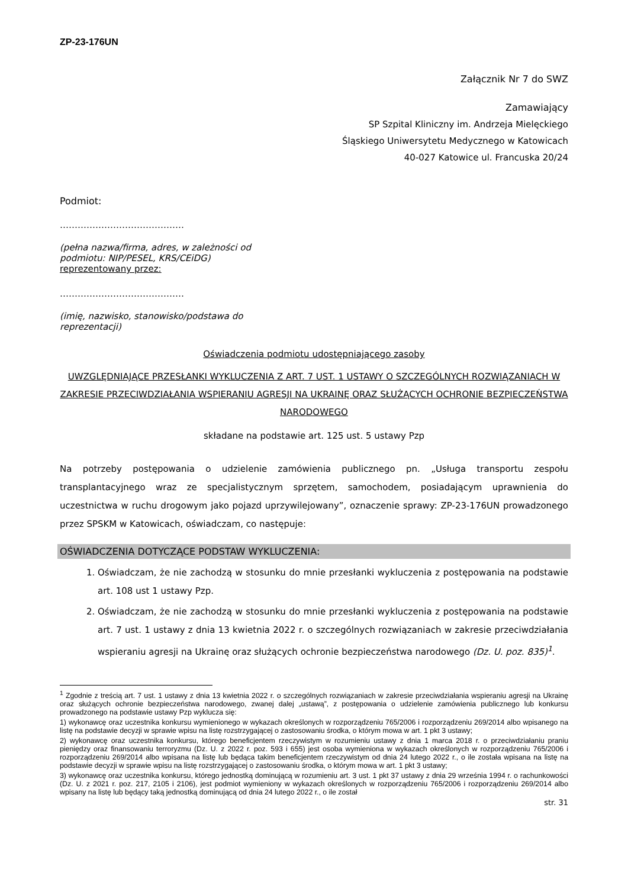ZP-23-176UN
Załącznik Nr 7 do SWZ
Zamawiający
SP Szpital Kliniczny im. Andrzeja Mielęckiego
Śląskiego Uniwersytetu Medycznego w Katowicach
40-027 Katowice ul. Francuska 20/24
Podmiot:
……………………………………
(pełna nazwa/firma, adres, w zależności od
podmiotu: NIP/PESEL, KRS/CEiDG)
reprezentowany przez:
……………………………………
(imię, nazwisko, stanowisko/podstawa do
reprezentacji)
Oświadczenia podmiotu udostępniającego zasoby
UWZGLĘDNIAJĄCE PRZESŁANKI WYKLUCZENIA Z ART. 7 UST. 1 USTAWY O SZCZEGÓLNYCH ROZWIĄZANIACH W ZAKRESIE PRZECIWDZIAŁANIA WSPIERANIU AGRESJI NA UKRAINĘ ORAZ SŁUŻĄCYCH OCHRONIE BEZPIECZEŃSTWA NARODOWEGO
składane na podstawie art. 125 ust. 5 ustawy Pzp
Na potrzeby postępowania o udzielenie zamówienia publicznego pn. „Usługa transportu zespołu transplantacyjnego wraz ze specjalistycznym sprzętem, samochodem, posiadającym uprawnienia do uczestnictwa w ruchu drogowym jako pojazd uprzywilejowany”, oznaczenie sprawy: ZP-23-176UN prowadzonego przez SPSKM w Katowicach, oświadczam, co następuje:
OŚWIADCZENIA DOTYCZĄCE PODSTAW WYKLUCZENIA:
1. Oświadczam, że nie zachodzą w stosunku do mnie przesłanki wykluczenia z postępowania na podstawie art. 108 ust 1 ustawy Pzp.
2. Oświadczam, że nie zachodzą w stosunku do mnie przesłanki wykluczenia z postępowania na podstawie art. 7 ust. 1 ustawy z dnia 13 kwietnia 2022 r. o szczególnych rozwiązaniach w zakresie przeciwdziałania wspieraniu agresji na Ukrainę oraz służących ochronie bezpieczeństwa narodowego (Dz. U. poz. 835)<sup>1</sup>.
<sup>1</sup> Zgodnie z treścią art. 7 ust. 1 ustawy z dnia 13 kwietnia 2022 r. o szczególnych rozwiązaniach w zakresie przeciwdziałania wspieraniu agresji na Ukrainę oraz służących ochronie bezpieczeństwa narodowego, zwanej dalej „ustawą”, z postępowania o udzielenie zamówienia publicznego lub konkursu prowadzonego na podstawie ustawy Pzp wyklucza się:
1) wykonawcę oraz uczestnika konkursu wymienionego w wykazach określonych w rozporządzeniu 765/2006 i rozporządzeniu 269/2014 albo wpisanego na listę na podstawie decyzji w sprawie wpisu na listę rozstrzygającej o zastosowaniu środka, o którym mowa w art. 1 pkt 3 ustawy;
2) wykonawcę oraz uczestnika konkursu, którego beneficjentem rzeczywistym w rozumieniu ustawy z dnia 1 marca 2018 r. o przeciwdziałaniu praniu pieniędzy oraz finansowaniu terroryzmu (Dz. U. z 2022 r. poz. 593 i 655) jest osoba wymieniona w wykazach określonych w rozporządzeniu 765/2006 i rozporządzeniu 269/2014 albo wpisana na listę lub będąca takim beneficjentem rzeczywistym od dnia 24 lutego 2022 r., o ile została wpisana na listę na podstawie decyzji w sprawie wpisu na listę rozstrzygającej o zastosowaniu środka, o którym mowa w art. 1 pkt 3 ustawy;
3) wykonawcę oraz uczestnika konkursu, którego jednostką dominującą w rozumieniu art. 3 ust. 1 pkt 37 ustawy z dnia 29 września 1994 r. o rachunkowości (Dz. U. z 2021 r. poz. 217, 2105 i 2106), jest podmiot wymieniony w wykazach określonych w rozporządzeniu 765/2006 i rozporządzeniu 269/2014 albo wpisany na listę lub będący taką jednostką dominującą od dnia 24 lutego 2022 r., o ile został
str. 31